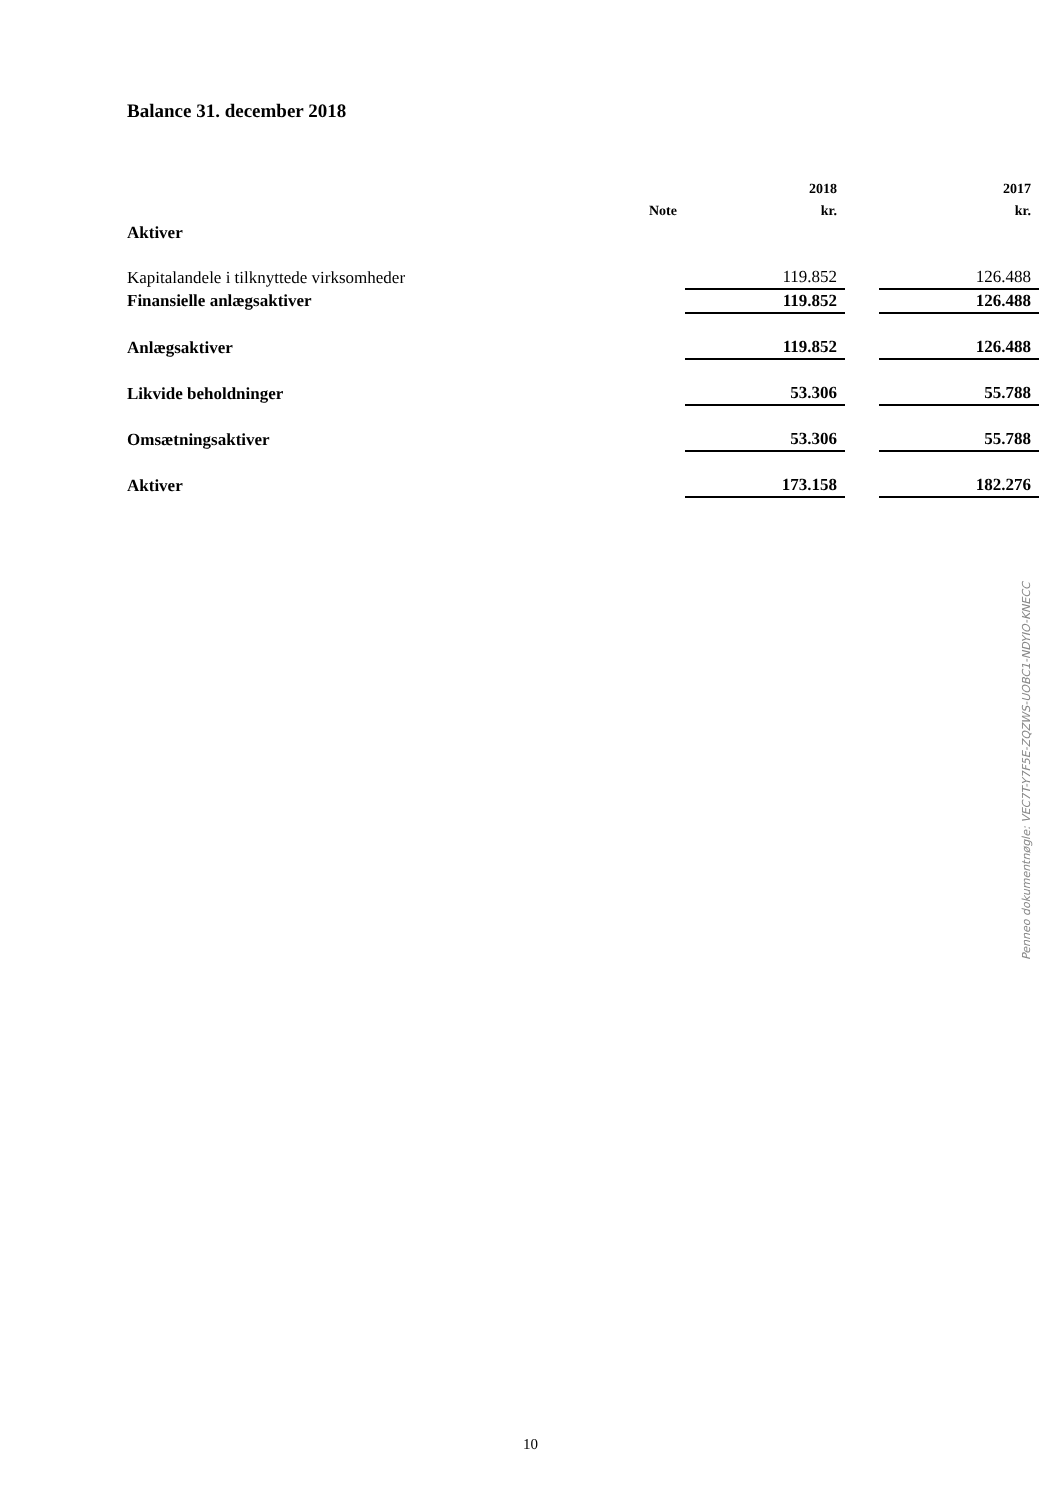Balance 31. december 2018
| | | 2018 | | 2017 |
| --- | --- | --- | --- | --- |
| | Note | kr. | | kr. |
| Aktiver | | | | |
| Kapitalandele i tilknyttede virksomheder | | 119.852 | | 126.488 |
| Finansielle anlægsaktiver | | 119.852 | | 126.488 |
| Anlægsaktiver | | 119.852 | | 126.488 |
| Likvide beholdninger | | 53.306 | | 55.788 |
| Omsætningsaktiver | | 53.306 | | 55.788 |
| Aktiver | | 173.158 | | 182.276 |
Penneo dokumentnøgle: VEC7T-Y7F5E-ZQZWS-UOBC1-NDYIO-KNECC
10